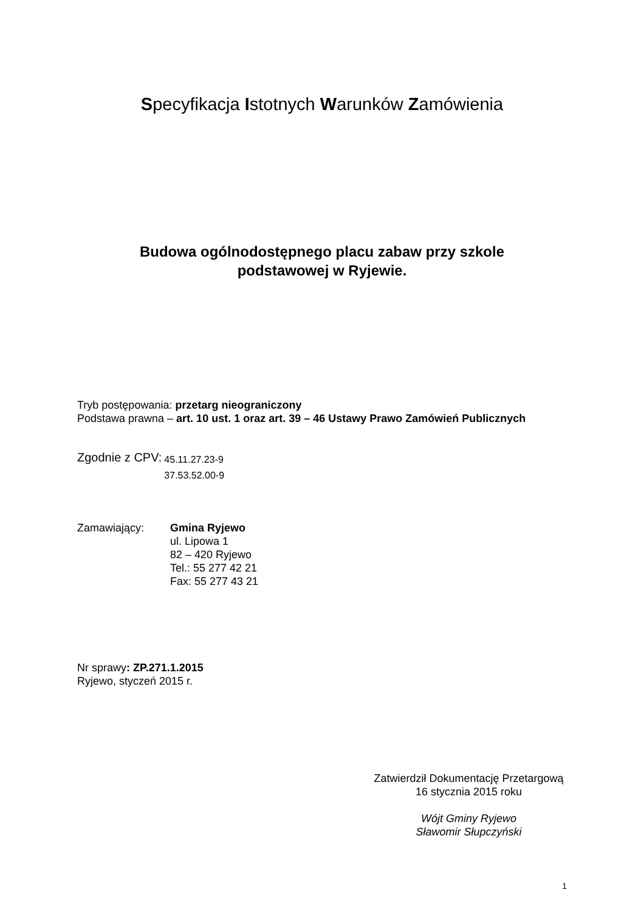Specyfikacja Istotnych Warunków Zamówienia
Budowa ogólnodostępnego placu zabaw przy szkole
podstawowej w Ryjewie.
Tryb postępowania: przetarg nieograniczony
Podstawa prawna – art. 10 ust. 1 oraz art. 39 – 46 Ustawy Prawo Zamówień Publicznych
Zgodnie z CPV:
45.11.27.23-9
37.53.52.00-9
Zamawiający: Gmina Ryjewo
ul. Lipowa 1
82 – 420 Ryjewo
Tel.: 55 277 42 21
Fax: 55 277 43 21
Nr sprawy: ZP.271.1.2015
Ryjewo, styczeń 2015 r.
Zatwierdził Dokumentację Przetargową
16 stycznia 2015 roku
Wójt Gminy Ryjewo
Sławomir Słupczyński
1